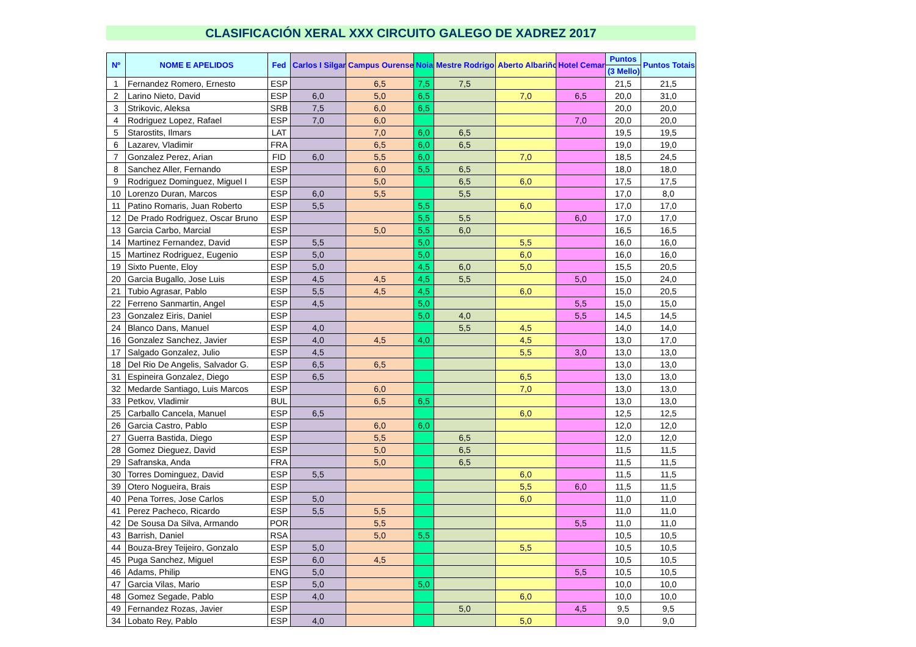CLASIFICACIÓN XERAL XXX CIRCUITO GALEGO DE XADREZ 2017
| Nº | NOME E APELIDOS | Fed | Carlos I Silgar | Campus Ourense | Noia | Mestre Rodrigo | Aberto Albariño | Hotel Cemar | Puntos | Puntos Totais |
| --- | --- | --- | --- | --- | --- | --- | --- | --- | --- | --- |
| | | | | | | | | | (3 Mello) | |
| 1 | Fernandez Romero, Ernesto | ESP | | 6,5 | 7,5 | 7,5 | | | 21,5 | 21,5 |
| 2 | Larino Nieto, David | ESP | 6,0 | 5,0 | 6,5 | | 7,0 | 6,5 | 20,0 | 31,0 |
| 3 | Strikovic, Aleksa | SRB | 7,5 | 6,0 | 6,5 | | | | 20,0 | 20,0 |
| 4 | Rodriguez Lopez, Rafael | ESP | 7,0 | 6,0 | | | | 7,0 | 20,0 | 20,0 |
| 5 | Starostits, Ilmars | LAT | | 7,0 | 6,0 | 6,5 | | | 19,5 | 19,5 |
| 6 | Lazarev, Vladimir | FRA | | 6,5 | 6,0 | 6,5 | | | 19,0 | 19,0 |
| 7 | Gonzalez Perez, Arian | FID | 6,0 | 5,5 | 6,0 | | 7,0 | | 18,5 | 24,5 |
| 8 | Sanchez Aller, Fernando | ESP | | 6,0 | 5,5 | 6,5 | | | 18,0 | 18,0 |
| 9 | Rodriguez Dominguez, Miguel I | ESP | | 5,0 | | 6,5 | 6,0 | | 17,5 | 17,5 |
| 10 | Lorenzo Duran, Marcos | ESP | 6,0 | 5,5 | | 5,5 | | | 17,0 | 8,0 |
| 11 | Patino Romaris, Juan Roberto | ESP | 5,5 | | 5,5 | | 6,0 | | 17,0 | 17,0 |
| 12 | De Prado Rodriguez, Oscar Bruno | ESP | | | 5,5 | 5,5 | | 6,0 | 17,0 | 17,0 |
| 13 | Garcia Carbo, Marcial | ESP | | 5,0 | 5,5 | 6,0 | | | 16,5 | 16,5 |
| 14 | Martinez Fernandez, David | ESP | 5,5 | | 5,0 | | 5,5 | | 16,0 | 16,0 |
| 15 | Martinez Rodriguez, Eugenio | ESP | 5,0 | | 5,0 | | 6,0 | | 16,0 | 16,0 |
| 19 | Sixto Puente, Eloy | ESP | 5,0 | | 4,5 | 6,0 | 5,0 | | 15,5 | 20,5 |
| 20 | Garcia Bugallo, Jose Luis | ESP | 4,5 | 4,5 | 4,5 | 5,5 | | 5,0 | 15,0 | 24,0 |
| 21 | Tubio Agrasar, Pablo | ESP | 5,5 | 4,5 | 4,5 | | 6,0 | | 15,0 | 20,5 |
| 22 | Ferreno Sanmartin, Angel | ESP | 4,5 | | 5,0 | | | 5,5 | 15,0 | 15,0 |
| 23 | Gonzalez Eiris, Daniel | ESP | | | 5,0 | 4,0 | | 5,5 | 14,5 | 14,5 |
| 24 | Blanco Dans, Manuel | ESP | 4,0 | | | 5,5 | 4,5 | | 14,0 | 14,0 |
| 16 | Gonzalez Sanchez, Javier | ESP | 4,0 | 4,5 | 4,0 | | 4,5 | | 13,0 | 17,0 |
| 17 | Salgado Gonzalez, Julio | ESP | 4,5 | | | | 5,5 | 3,0 | 13,0 | 13,0 |
| 18 | Del Rio De Angelis, Salvador G. | ESP | 6,5 | 6,5 | | | | | 13,0 | 13,0 |
| 31 | Espineira Gonzalez, Diego | ESP | 6,5 | | | | 6,5 | | 13,0 | 13,0 |
| 32 | Medarde Santiago, Luis Marcos | ESP | | 6,0 | | | 7,0 | | 13,0 | 13,0 |
| 33 | Petkov, Vladimir | BUL | | 6,5 | 6,5 | | | | 13,0 | 13,0 |
| 25 | Carballo Cancela, Manuel | ESP | 6,5 | | | | 6,0 | | 12,5 | 12,5 |
| 26 | Garcia Castro, Pablo | ESP | | 6,0 | 6,0 | | | | 12,0 | 12,0 |
| 27 | Guerra Bastida, Diego | ESP | | 5,5 | | 6,5 | | | 12,0 | 12,0 |
| 28 | Gomez Dieguez, David | ESP | | 5,0 | | 6,5 | | | 11,5 | 11,5 |
| 29 | Safranska, Anda | FRA | | 5,0 | | 6,5 | | | 11,5 | 11,5 |
| 30 | Torres Dominguez, David | ESP | 5,5 | | | | 6,0 | | 11,5 | 11,5 |
| 39 | Otero Nogueira, Brais | ESP | | | | | 5,5 | 6,0 | 11,5 | 11,5 |
| 40 | Pena Torres, Jose Carlos | ESP | 5,0 | | | | 6,0 | | 11,0 | 11,0 |
| 41 | Perez Pacheco, Ricardo | ESP | 5,5 | 5,5 | | | | | 11,0 | 11,0 |
| 42 | De Sousa Da Silva, Armando | POR | | 5,5 | | | | 5,5 | 11,0 | 11,0 |
| 43 | Barrish, Daniel | RSA | | 5,0 | 5,5 | | | | 10,5 | 10,5 |
| 44 | Bouza-Brey Teijeiro, Gonzalo | ESP | 5,0 | | | | 5,5 | | 10,5 | 10,5 |
| 45 | Puga Sanchez, Miguel | ESP | 6,0 | 4,5 | | | | | 10,5 | 10,5 |
| 46 | Adams, Philip | ENG | 5,0 | | | | | 5,5 | 10,5 | 10,5 |
| 47 | Garcia Vilas, Mario | ESP | 5,0 | | 5,0 | | | | 10,0 | 10,0 |
| 48 | Gomez Segade, Pablo | ESP | 4,0 | | | | 6,0 | | 10,0 | 10,0 |
| 49 | Fernandez Rozas, Javier | ESP | | | | 5,0 | | 4,5 | 9,5 | 9,5 |
| 34 | Lobato Rey, Pablo | ESP | 4,0 | | | | 5,0 | | 9,0 | 9,0 |